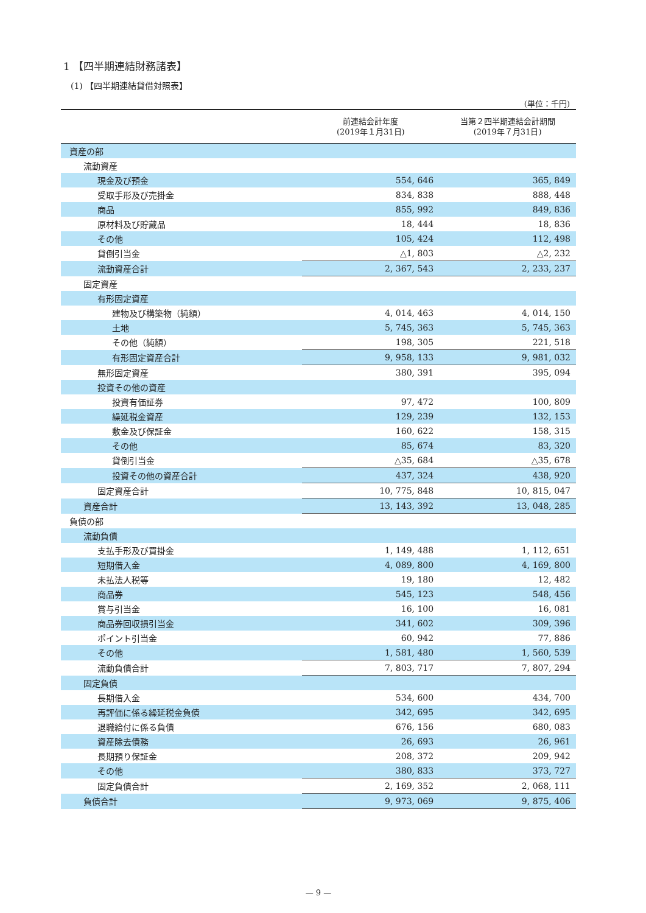1 【四半期連結財務諸表】
(1) 【四半期連結貸借対照表】
(単位：千円)
| | 前連結会計年度 (2019年１月31日) | 当第２四半期連結会計期間 (2019年７月31日) |
| --- | --- | --- |
| 資産の部 | | |
| 流動資産 | | |
| 現金及び預金 | 554, 646 | 365, 849 |
| 受取手形及び売掛金 | 834, 838 | 888, 448 |
| 商品 | 855, 992 | 849, 836 |
| 原材料及び貯蔵品 | 18, 444 | 18, 836 |
| その他 | 105, 424 | 112, 498 |
| 貸倒引当金 | △1, 803 | △2, 232 |
| 流動資産合計 | 2, 367, 543 | 2, 233, 237 |
| 固定資産 | | |
| 有形固定資産 | | |
| 建物及び構築物（純額） | 4, 014, 463 | 4, 014, 150 |
| 土地 | 5, 745, 363 | 5, 745, 363 |
| その他（純額） | 198, 305 | 221, 518 |
| 有形固定資産合計 | 9, 958, 133 | 9, 981, 032 |
| 無形固定資産 | 380, 391 | 395, 094 |
| 投資その他の資産 | | |
| 投資有価証券 | 97, 472 | 100, 809 |
| 繰延税金資産 | 129, 239 | 132, 153 |
| 敷金及び保証金 | 160, 622 | 158, 315 |
| その他 | 85, 674 | 83, 320 |
| 貸倒引当金 | △35, 684 | △35, 678 |
| 投資その他の資産合計 | 437, 324 | 438, 920 |
| 固定資産合計 | 10, 775, 848 | 10, 815, 047 |
| 資産合計 | 13, 143, 392 | 13, 048, 285 |
| 負債の部 | | |
| 流動負債 | | |
| 支払手形及び買掛金 | 1, 149, 488 | 1, 112, 651 |
| 短期借入金 | 4, 089, 800 | 4, 169, 800 |
| 未払法人税等 | 19, 180 | 12, 482 |
| 商品券 | 545, 123 | 548, 456 |
| 賞与引当金 | 16, 100 | 16, 081 |
| 商品券回収損引当金 | 341, 602 | 309, 396 |
| ポイント引当金 | 60, 942 | 77, 886 |
| その他 | 1, 581, 480 | 1, 560, 539 |
| 流動負債合計 | 7, 803, 717 | 7, 807, 294 |
| 固定負債 | | |
| 長期借入金 | 534, 600 | 434, 700 |
| 再評価に係る繰延税金負債 | 342, 695 | 342, 695 |
| 退職給付に係る負債 | 676, 156 | 680, 083 |
| 資産除去債務 | 26, 693 | 26, 961 |
| 長期預り保証金 | 208, 372 | 209, 942 |
| その他 | 380, 833 | 373, 727 |
| 固定負債合計 | 2, 169, 352 | 2, 068, 111 |
| 負債合計 | 9, 973, 069 | 9, 875, 406 |
— 9 —